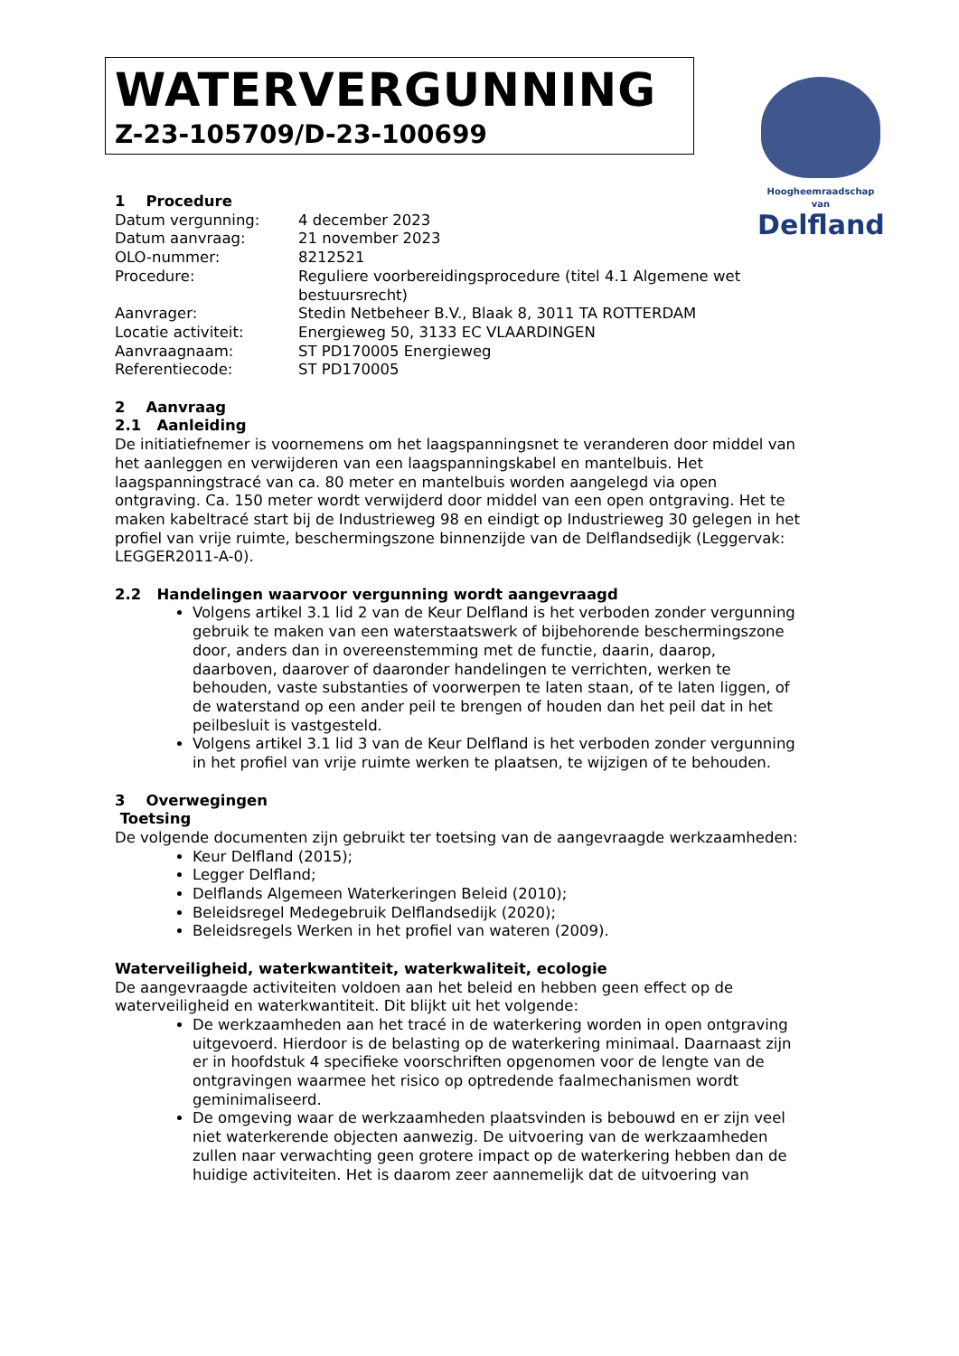WATERVERGUNNING
Z-23-105709/D-23-100699
Hoogheemraadschap van
Delfland
1 Procedure
| Datum vergunning: | 4 december 2023 |
| Datum aanvraag: | 21 november 2023 |
| OLO-nummer: | 8212521 |
| Procedure: | Reguliere voorbereidingsprocedure (titel 4.1 Algemene wet bestuursrecht) |
| Aanvrager: | Stedin Netbeheer B.V., Blaak 8, 3011 TA ROTTERDAM |
| Locatie activiteit: | Energieweg 50, 3133 EC VLAARDINGEN |
| Aanvraagnaam: | ST PD170005 Energieweg |
| Referentiecode: | ST PD170005 |
2 Aanvraag
2.1 Aanleiding
De initiatiefnemer is voornemens om het laagspanningsnet te veranderen door middel van het aanleggen en verwijderen van een laagspanningskabel en mantelbuis. Het laagspanningstracé van ca. 80 meter en mantelbuis worden aangelegd via open ontgraving. Ca. 150 meter wordt verwijderd door middel van een open ontgraving. Het te maken kabeltracé start bij de Industrieweg 98 en eindigt op Industrieweg 30 gelegen in het profiel van vrije ruimte, beschermingszone binnenzijde van de Delflandsedijk (Leggervak: LEGGER2011-A-0).
2.2 Handelingen waarvoor vergunning wordt aangevraagd
Volgens artikel 3.1 lid 2 van de Keur Delfland is het verboden zonder vergunning gebruik te maken van een waterstaatswerk of bijbehorende beschermingszone door, anders dan in overeenstemming met de functie, daarin, daarop, daarboven, daarover of daaronder handelingen te verrichten, werken te behouden, vaste substanties of voorwerpen te laten staan, of te laten liggen, of de waterstand op een ander peil te brengen of houden dan het peil dat in het peilbesluit is vastgesteld.
Volgens artikel 3.1 lid 3 van de Keur Delfland is het verboden zonder vergunning in het profiel van vrije ruimte werken te plaatsen, te wijzigen of te behouden.
3 Overwegingen
Toetsing
De volgende documenten zijn gebruikt ter toetsing van de aangevraagde werkzaamheden:
Keur Delfland (2015);
Legger Delfland;
Delflands Algemeen Waterkeringen Beleid (2010);
Beleidsregel Medegebruik Delflandsedijk (2020);
Beleidsregels Werken in het profiel van wateren (2009).
Waterveiligheid, waterkwantiteit, waterkwaliteit, ecologie
De aangevraagde activiteiten voldoen aan het beleid en hebben geen effect op de waterveiligheid en waterkwantiteit. Dit blijkt uit het volgende:
De werkzaamheden aan het tracé in de waterkering worden in open ontgraving uitgevoerd. Hierdoor is de belasting op de waterkering minimaal. Daarnaast zijn er in hoofdstuk 4 specifieke voorschriften opgenomen voor de lengte van de ontgravingen waarmee het risico op optredende faalmechanismen wordt geminimaliseerd.
De omgeving waar de werkzaamheden plaatsvinden is bebouwd en er zijn veel niet waterkerende objecten aanwezig. De uitvoering van de werkzaamheden zullen naar verwachting geen grotere impact op de waterkering hebben dan de huidige activiteiten. Het is daarom zeer aannemelijk dat de uitvoering van